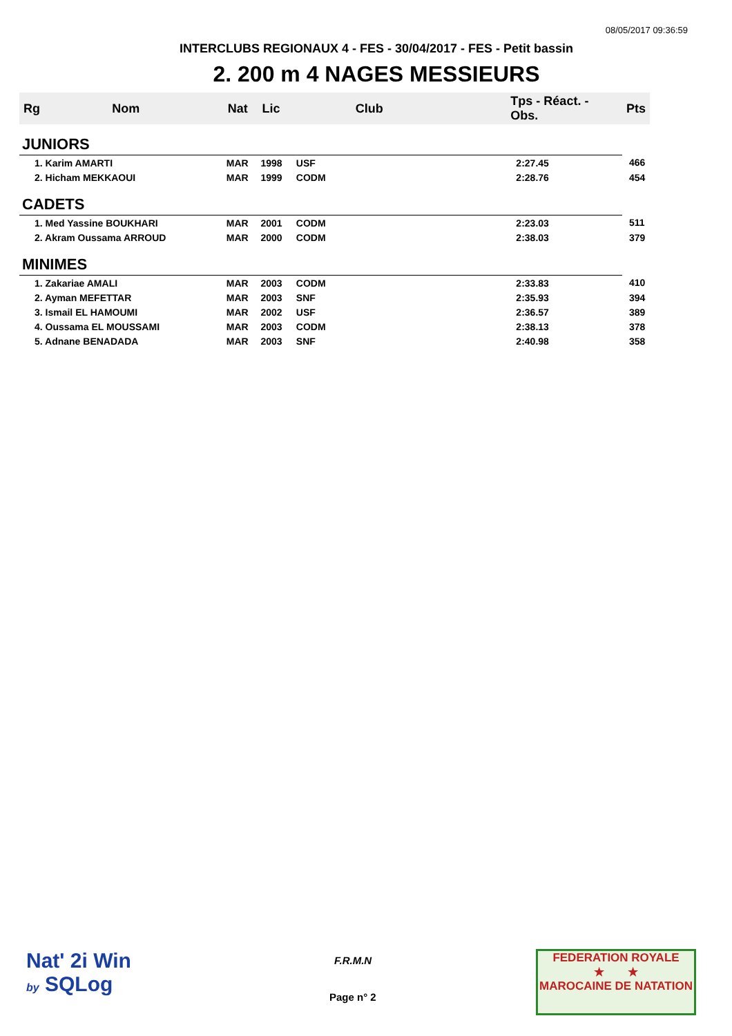08/05/2017 09:36:59
INTERCLUBS REGIONAUX 4 - FES - 30/04/2017 - FES - Petit bassin
2. 200 m 4 NAGES MESSIEURS
| Rg | Nom | Nat | Lic | Club | Tps - Réact. - Obs. | Pts |
| --- | --- | --- | --- | --- | --- | --- |
| JUNIORS | | | | | | |
| 1. Karim AMARTI | | MAR | 1998 | USF | 2:27.45 | 466 |
| 2. Hicham MEKKAOUI | | MAR | 1999 | CODM | 2:28.76 | 454 |
| CADETS | | | | | | |
| 1. Med Yassine BOUKHARI | | MAR | 2001 | CODM | 2:23.03 | 511 |
| 2. Akram Oussama ARROUD | | MAR | 2000 | CODM | 2:38.03 | 379 |
| MINIMES | | | | | | |
| 1. Zakariae AMALI | | MAR | 2003 | CODM | 2:33.83 | 410 |
| 2. Ayman MEFETTAR | | MAR | 2003 | SNF | 2:35.93 | 394 |
| 3. Ismail EL HAMOUMI | | MAR | 2002 | USF | 2:36.57 | 389 |
| 4. Oussama EL MOUSSAMI | | MAR | 2003 | CODM | 2:38.13 | 378 |
| 5. Adnane BENADADA | | MAR | 2003 | SNF | 2:40.98 | 358 |
Nat' 2i Win
by SQLog
F.R.M.N
Page n° 2
FEDERATION ROYALE
★ ★
MAROCAINE DE NATATION